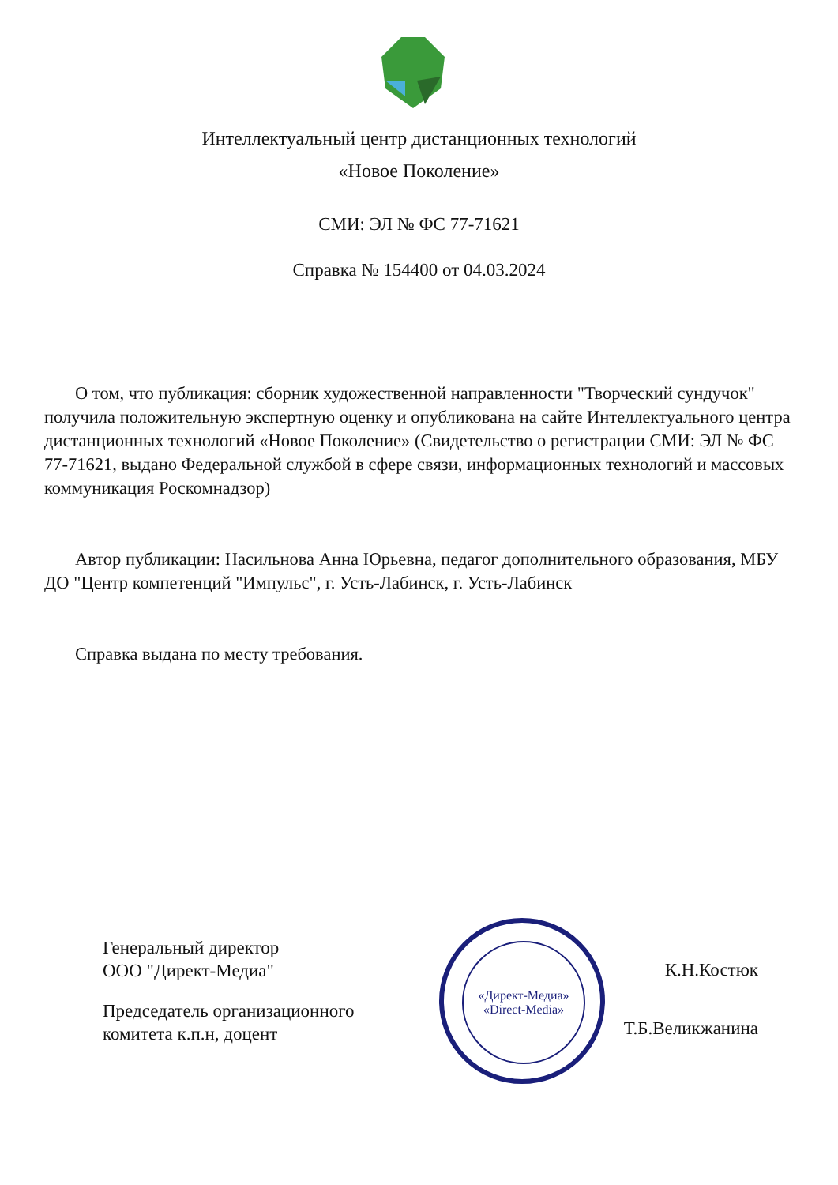Интеллектуальный центр дистанционных технологий
«Новое Поколение»
СМИ: ЭЛ № ФС 77-71621
Справка № 154400 от 04.03.2024
О том, что публикация: сборник художественной направленности "Творческий сундучок" получила положительную экспертную оценку и опубликована на сайте Интеллектуального центра дистанционных технологий «Новое Поколение» (Свидетельство о регистрации СМИ: ЭЛ № ФС 77-71621, выдано Федеральной службой в сфере связи, информационных технологий и массовых коммуникация Роскомнадзор)
Автор публикации: Насильнова Анна Юрьевна, педагог дополнительного образования, МБУ ДО "Центр компетенций "Импульс", г. Усть-Лабинск, г. Усть-Лабинск
Справка выдана по месту требования.
«Директ-Медиа»
«Direct-Media»
Генеральный директор
ООО "Директ-Медиа" К.Н.Костюк
Председатель организационного
комитета к.п.н, доцент Т.Б.Великжанина